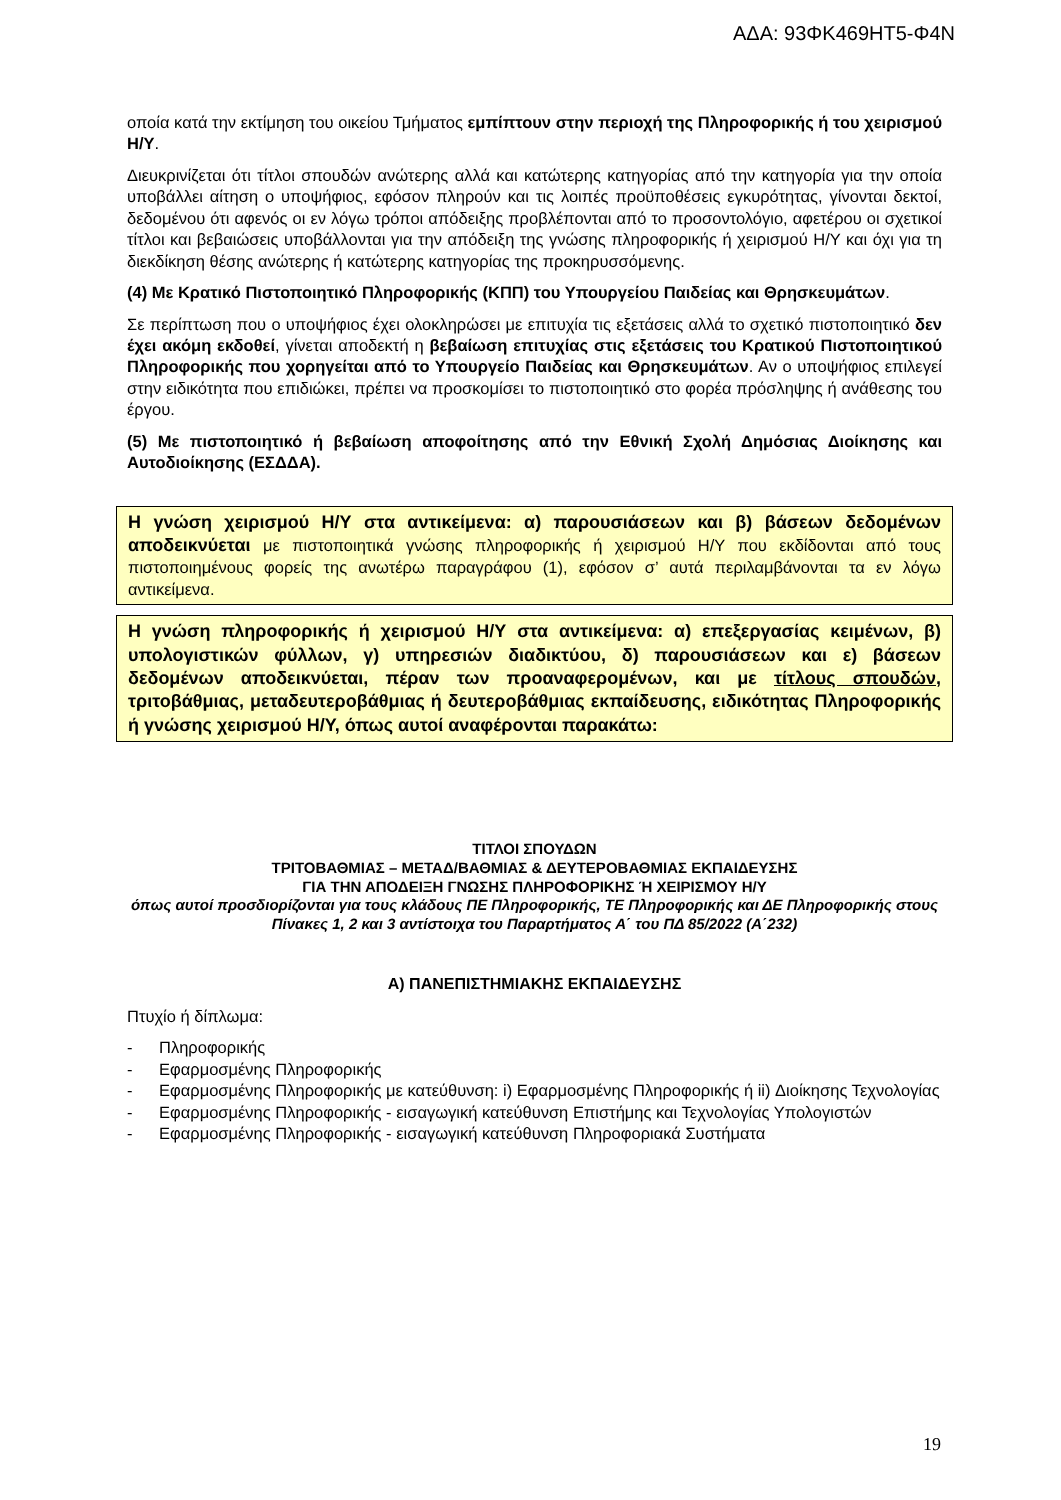ΑΔΑ: 93ΦΚ469ΗΤ5-Φ4Ν
οποία κατά την εκτίμηση του οικείου Τμήματος εμπίπτουν στην περιοχή της Πληροφορικής ή του χειρισμού Η/Υ.
Διευκρινίζεται ότι τίτλοι σπουδών ανώτερης αλλά και κατώτερης κατηγορίας από την κατηγορία για την οποία υποβάλλει αίτηση ο υποψήφιος, εφόσον πληρούν και τις λοιπές προϋποθέσεις εγκυρότητας, γίνονται δεκτοί, δεδομένου ότι αφενός οι εν λόγω τρόποι απόδειξης προβλέπονται από το προσοντολόγιο, αφετέρου οι σχετικοί τίτλοι και βεβαιώσεις υποβάλλονται για την απόδειξη της γνώσης πληροφορικής ή χειρισμού Η/Υ και όχι για τη διεκδίκηση θέσης ανώτερης ή κατώτερης κατηγορίας της προκηρυσσόμενης.
(4) Με Κρατικό Πιστοποιητικό Πληροφορικής (ΚΠΠ) του Υπουργείου Παιδείας και Θρησκευμάτων.
Σε περίπτωση που ο υποψήφιος έχει ολοκληρώσει με επιτυχία τις εξετάσεις αλλά το σχετικό πιστοποιητικό δεν έχει ακόμη εκδοθεί, γίνεται αποδεκτή η βεβαίωση επιτυχίας στις εξετάσεις του Κρατικού Πιστοποιητικού Πληροφορικής που χορηγείται από το Υπουργείο Παιδείας και Θρησκευμάτων. Αν ο υποψήφιος επιλεγεί στην ειδικότητα που επιδιώκει, πρέπει να προσκομίσει το πιστοποιητικό στο φορέα πρόσληψης ή ανάθεσης του έργου.
(5) Με πιστοποιητικό ή βεβαίωση αποφοίτησης από την Εθνική Σχολή Δημόσιας Διοίκησης και Αυτοδιοίκησης (ΕΣΔΔΑ).
Η γνώση χειρισμού Η/Υ στα αντικείμενα: α) παρουσιάσεων και β) βάσεων δεδομένων αποδεικνύεται με πιστοποιητικά γνώσης πληροφορικής ή χειρισμού Η/Υ που εκδίδονται από τους πιστοποιημένους φορείς της ανωτέρω παραγράφου (1), εφόσον σ’ αυτά περιλαμβάνονται τα εν λόγω αντικείμενα.
Η γνώση πληροφορικής ή χειρισμού Η/Υ στα αντικείμενα: α) επεξεργασίας κειμένων, β) υπολογιστικών φύλλων, γ) υπηρεσιών διαδικτύου, δ) παρουσιάσεων και ε) βάσεων δεδομένων αποδεικνύεται, πέραν των προαναφερομένων, και με τίτλους σπουδών, τριτοβάθμιας, μεταδευτεροβάθμιας ή δευτεροβάθμιας εκπαίδευσης, ειδικότητας Πληροφορικής ή γνώσης χειρισμού Η/Υ, όπως αυτοί αναφέρονται παρακάτω:
ΤΙΤΛΟΙ ΣΠΟΥΔΩΝ
ΤΡΙΤΟΒΑΘΜΙΑΣ – ΜΕΤΑΔ/ΒΑΘΜΙΑΣ & ΔΕΥΤΕΡΟΒΑΘΜΙΑΣ ΕΚΠΑΙΔΕΥΣΗΣ
ΓΙΑ ΤΗΝ ΑΠΟΔΕΙΞΗ ΓΝΩΣΗΣ ΠΛΗΡΟΦΟΡΙΚΗΣ Ή ΧΕΙΡΙΣΜΟΥ Η/Υ
όπως αυτοί προσδιορίζονται για τους κλάδους ΠΕ Πληροφορικής, ΤΕ Πληροφορικής και ΔΕ Πληροφορικής στους Πίνακες 1, 2 και 3 αντίστοιχα του Παραρτήματος Α΄ του ΠΔ 85/2022 (Α΄232)
Α) ΠΑΝΕΠΙΣΤΗΜΙΑΚΗΣ ΕΚΠΑΙΔΕΥΣΗΣ
Πτυχίο ή δίπλωμα:
- Πληροφορικής
- Εφαρμοσμένης Πληροφορικής
- Εφαρμοσμένης Πληροφορικής με κατεύθυνση: i) Εφαρμοσμένης Πληροφορικής ή ii) Διοίκησης Τεχνολογίας
- Εφαρμοσμένης Πληροφορικής - εισαγωγική κατεύθυνση Επιστήμης και Τεχνολογίας Υπολογιστών
- Εφαρμοσμένης Πληροφορικής - εισαγωγική κατεύθυνση Πληροφοριακά Συστήματα
19